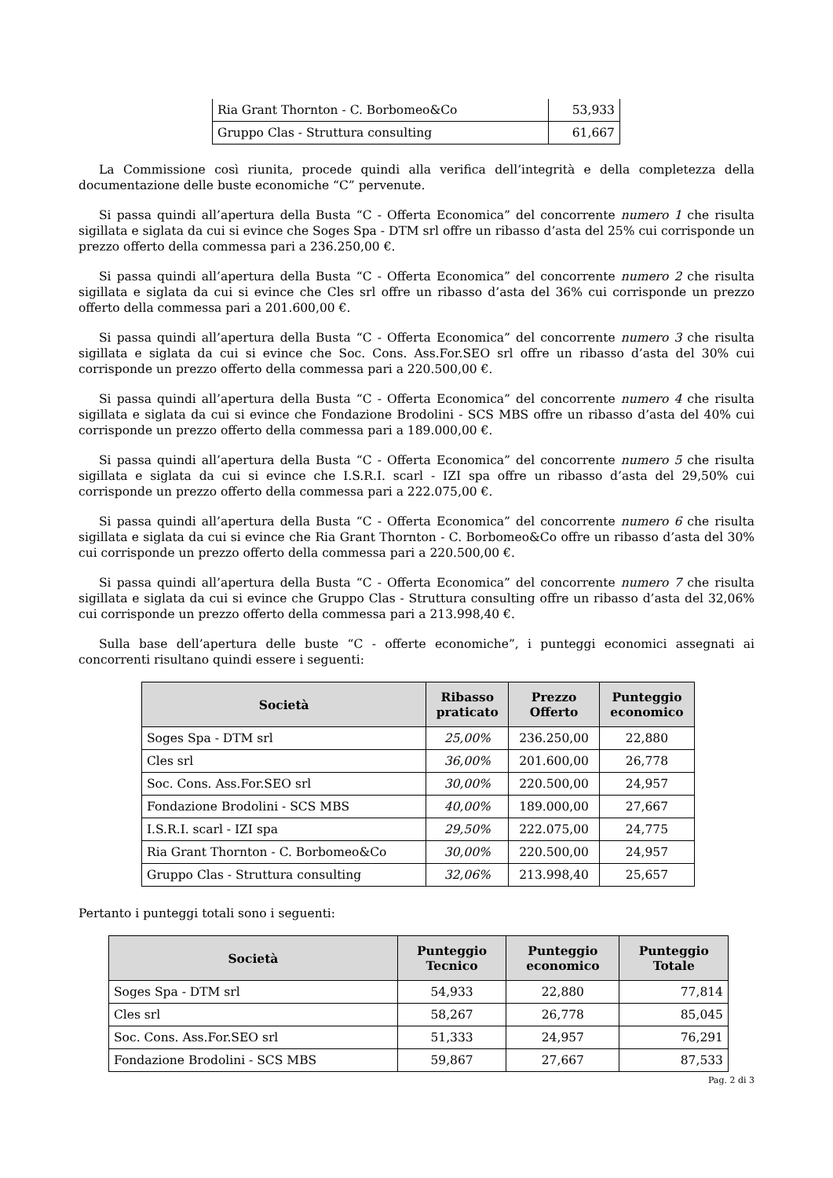| Ria Grant Thornton - C. Borbomeo&Co | 53,933 |
| Gruppo Clas - Struttura consulting | 61,667 |
La Commissione così riunita, procede quindi alla verifica dell’integrità e della completezza della documentazione delle buste economiche “C” pervenute.
Si passa quindi all’apertura della Busta “C - Offerta Economica” del concorrente numero 1 che risulta sigillata e siglata da cui si evince che Soges Spa - DTM srl offre un ribasso d’asta del 25% cui corrisponde un prezzo offerto della commessa pari a 236.250,00 €.
Si passa quindi all’apertura della Busta “C - Offerta Economica” del concorrente numero 2 che risulta sigillata e siglata da cui si evince che Cles srl offre un ribasso d’asta del 36% cui corrisponde un prezzo offerto della commessa pari a 201.600,00 €.
Si passa quindi all’apertura della Busta “C - Offerta Economica” del concorrente numero 3 che risulta sigillata e siglata da cui si evince che Soc. Cons. Ass.For.SEO srl offre un ribasso d’asta del 30% cui corrisponde un prezzo offerto della commessa pari a 220.500,00 €.
Si passa quindi all’apertura della Busta “C - Offerta Economica” del concorrente numero 4 che risulta sigillata e siglata da cui si evince che Fondazione Brodolini - SCS MBS offre un ribasso d’asta del 40% cui corrisponde un prezzo offerto della commessa pari a 189.000,00 €.
Si passa quindi all’apertura della Busta “C - Offerta Economica” del concorrente numero 5 che risulta sigillata e siglata da cui si evince che I.S.R.I. scarl - IZI spa offre un ribasso d’asta del 29,50% cui corrisponde un prezzo offerto della commessa pari a 222.075,00 €.
Si passa quindi all’apertura della Busta “C - Offerta Economica” del concorrente numero 6 che risulta sigillata e siglata da cui si evince che Ria Grant Thornton - C. Borbomeo&Co offre un ribasso d’asta del 30% cui corrisponde un prezzo offerto della commessa pari a 220.500,00 €.
Si passa quindi all’apertura della Busta “C - Offerta Economica” del concorrente numero 7 che risulta sigillata e siglata da cui si evince che Gruppo Clas - Struttura consulting offre un ribasso d’asta del 32,06% cui corrisponde un prezzo offerto della commessa pari a 213.998,40 €.
Sulla base dell’apertura delle buste “C - offerte economiche”, i punteggi economici assegnati ai concorrenti risultano quindi essere i seguenti:
| Società | Ribasso praticato | Prezzo Offerto | Punteggio economico |
| --- | --- | --- | --- |
| Soges Spa - DTM srl | 25,00% | 236.250,00 | 22,880 |
| Cles srl | 36,00% | 201.600,00 | 26,778 |
| Soc. Cons. Ass.For.SEO srl | 30,00% | 220.500,00 | 24,957 |
| Fondazione Brodolini - SCS MBS | 40,00% | 189.000,00 | 27,667 |
| I.S.R.I. scarl - IZI spa | 29,50% | 222.075,00 | 24,775 |
| Ria Grant Thornton - C. Borbomeo&Co | 30,00% | 220.500,00 | 24,957 |
| Gruppo Clas - Struttura consulting | 32,06% | 213.998,40 | 25,657 |
Pertanto i punteggi totali sono i seguenti:
| Società | Punteggio Tecnico | Punteggio economico | Punteggio Totale |
| --- | --- | --- | --- |
| Soges Spa - DTM srl | 54,933 | 22,880 | 77,814 |
| Cles srl | 58,267 | 26,778 | 85,045 |
| Soc. Cons. Ass.For.SEO srl | 51,333 | 24,957 | 76,291 |
| Fondazione Brodolini - SCS MBS | 59,867 | 27,667 | 87,533 |
Pag. 2 di 3